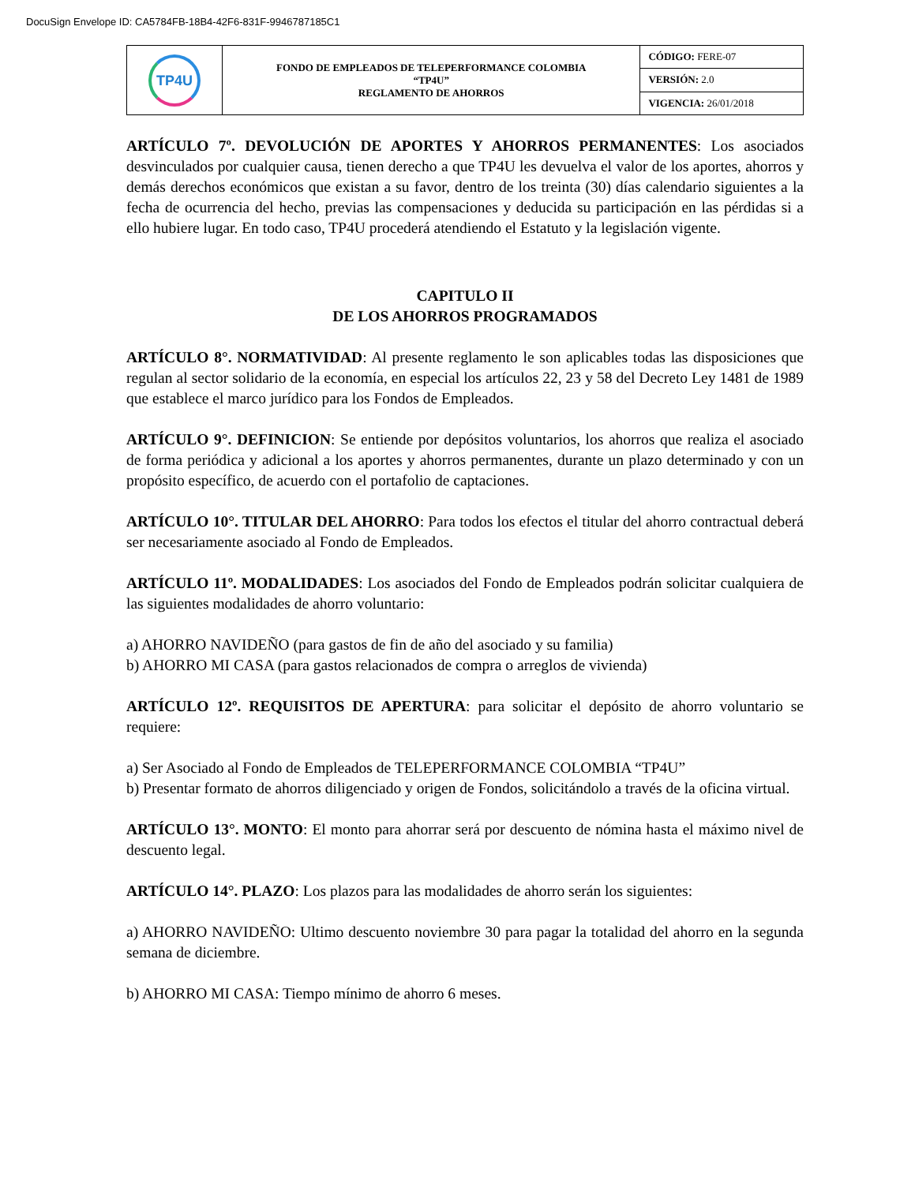DocuSign Envelope ID: CA5784FB-18B4-42F6-831F-9946787185C1
| TP4U | FONDO DE EMPLEADOS DE TELEPERFORMANCE COLOMBIA “TP4U” REGLAMENTO DE AHORROS | CÓDIGO: FERE-07 |
| | | VERSIÓN: 2.0 |
| | | VIGENCIA: 26/01/2018 |
ARTÍCULO 7º. DEVOLUCIÓN DE APORTES Y AHORROS PERMANENTES: Los asociados desvinculados por cualquier causa, tienen derecho a que TP4U les devuelva el valor de los aportes, ahorros y demás derechos económicos que existan a su favor, dentro de los treinta (30) días calendario siguientes a la fecha de ocurrencia del hecho, previas las compensaciones y deducida su participación en las pérdidas si a ello hubiere lugar. En todo caso, TP4U procederá atendiendo el Estatuto y la legislación vigente.
CAPITULO II
DE LOS AHORROS PROGRAMADOS
ARTÍCULO 8°. NORMATIVIDAD: Al presente reglamento le son aplicables todas las disposiciones que regulan al sector solidario de la economía, en especial los artículos 22, 23 y 58 del Decreto Ley 1481 de 1989 que establece el marco jurídico para los Fondos de Empleados.
ARTÍCULO 9°. DEFINICION: Se entiende por depósitos voluntarios, los ahorros que realiza el asociado de forma periódica y adicional a los aportes y ahorros permanentes, durante un plazo determinado y con un propósito específico, de acuerdo con el portafolio de captaciones.
ARTÍCULO 10°. TITULAR DEL AHORRO: Para todos los efectos el titular del ahorro contractual deberá ser necesariamente asociado al Fondo de Empleados.
ARTÍCULO 11º. MODALIDADES: Los asociados del Fondo de Empleados podrán solicitar cualquiera de las siguientes modalidades de ahorro voluntario:
a) AHORRO NAVIDEÑO (para gastos de fin de año del asociado y su familia)
b) AHORRO MI CASA (para gastos relacionados de compra o arreglos de vivienda)
ARTÍCULO 12º. REQUISITOS DE APERTURA: para solicitar el depósito de ahorro voluntario se requiere:
a) Ser Asociado al Fondo de Empleados de TELEPERFORMANCE COLOMBIA “TP4U”
b) Presentar formato de ahorros diligenciado y origen de Fondos, solicitándolo a través de la oficina virtual.
ARTÍCULO 13°. MONTO: El monto para ahorrar será por descuento de nómina hasta el máximo nivel de descuento legal.
ARTÍCULO 14°. PLAZO: Los plazos para las modalidades de ahorro serán los siguientes:
a) AHORRO NAVIDEÑO: Ultimo descuento noviembre 30 para pagar la totalidad del ahorro en la segunda semana de diciembre.
b) AHORRO MI CASA: Tiempo mínimo de ahorro 6 meses.